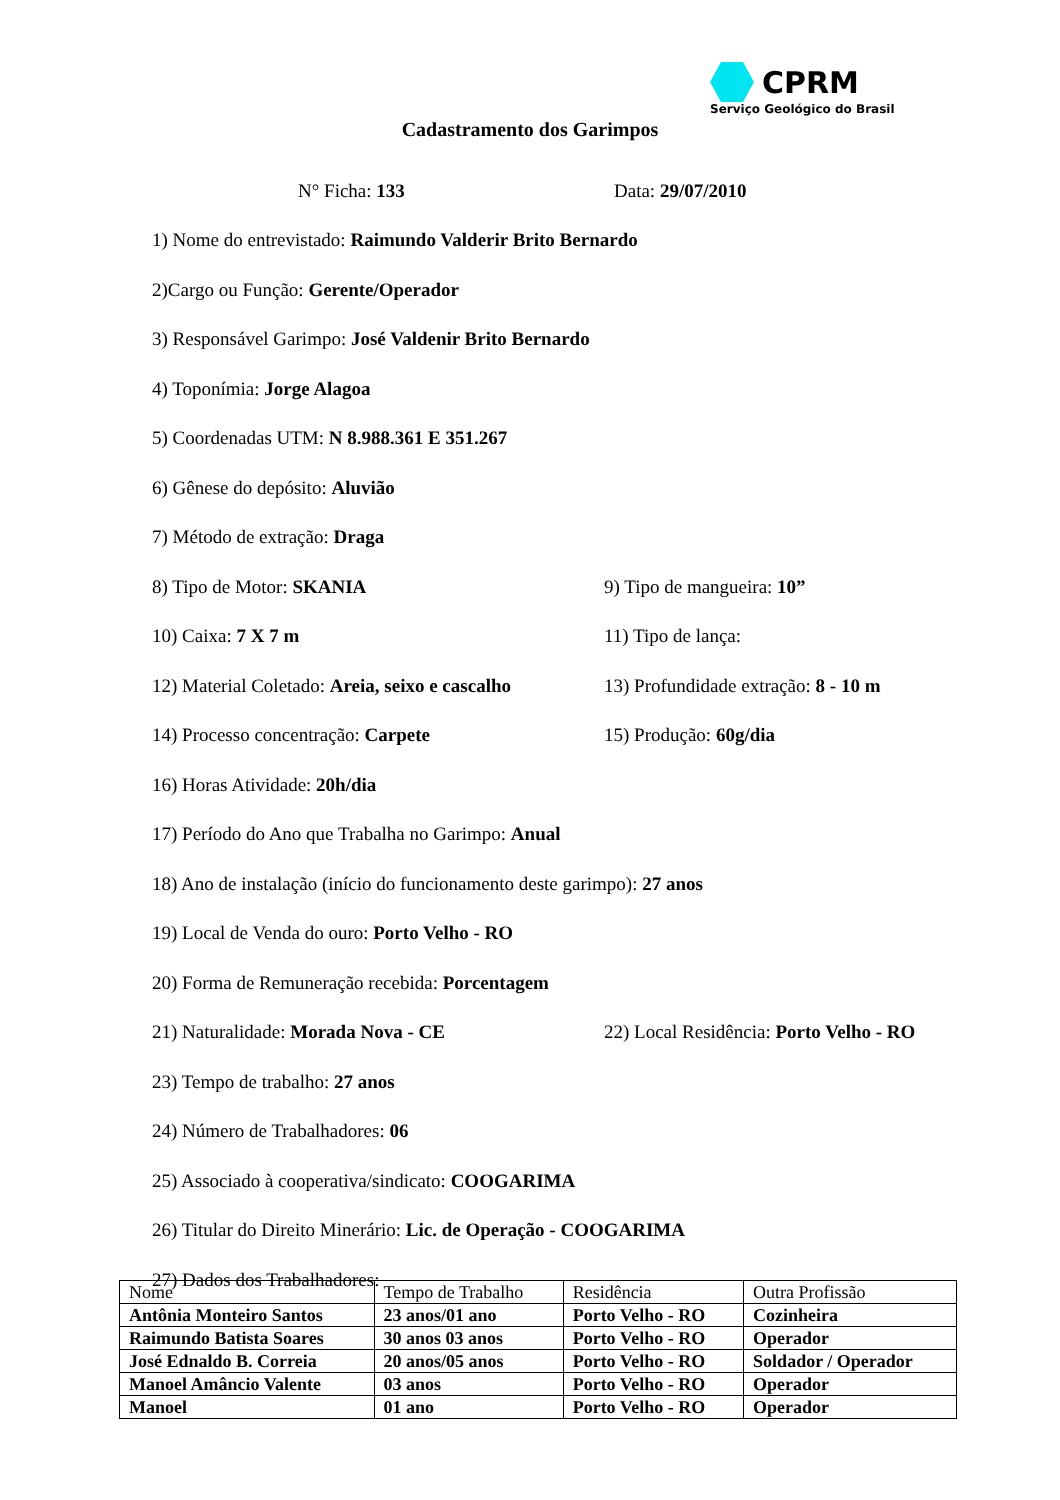CPRM
Serviço Geológico do Brasil
Cadastramento dos Garimpos
N° Ficha: 133 Data: 29/07/2010
1) Nome do entrevistado: Raimundo Valderir Brito Bernardo
2)Cargo ou Função: Gerente/Operador
3) Responsável Garimpo: José Valdenir Brito Bernardo
4) Toponímia: Jorge Alagoa
5) Coordenadas UTM: N 8.988.361 E 351.267
6) Gênese do depósito: Aluvião
7) Método de extração: Draga
8) Tipo de Motor: SKANIA 9) Tipo de mangueira: 10”
10) Caixa: 7 X 7 m 11) Tipo de lança:
12) Material Coletado: Areia, seixo e cascalho
13) Profundidade extração: 8 - 10 m
14) Processo concentração: Carpete 15) Produção: 60g/dia
16) Horas Atividade: 20h/dia
17) Período do Ano que Trabalha no Garimpo: Anual
18) Ano de instalação (início do funcionamento deste garimpo): 27 anos
19) Local de Venda do ouro: Porto Velho - RO
20) Forma de Remuneração recebida: Porcentagem
21) Naturalidade: Morada Nova - CE
22) Local Residência: Porto Velho - RO
23) Tempo de trabalho: 27 anos
24) Número de Trabalhadores: 06
25) Associado à cooperativa/sindicato: COOGARIMA
26) Titular do Direito Minerário: Lic. de Operação - COOGARIMA
27) Dados dos Trabalhadores:
| Nome | Tempo de Trabalho | Residência | Outra Profissão |
| --- | --- | --- | --- |
| Antônia Monteiro Santos | 23 anos/01 ano | Porto Velho - RO | Cozinheira |
| Raimundo Batista Soares | 30 anos 03 anos | Porto Velho - RO | Operador |
| José Ednaldo B. Correia | 20 anos/05 anos | Porto Velho - RO | Soldador / Operador |
| Manoel Amâncio Valente | 03 anos | Porto Velho - RO | Operador |
| Manoel | 01 ano | Porto Velho - RO | Operador |